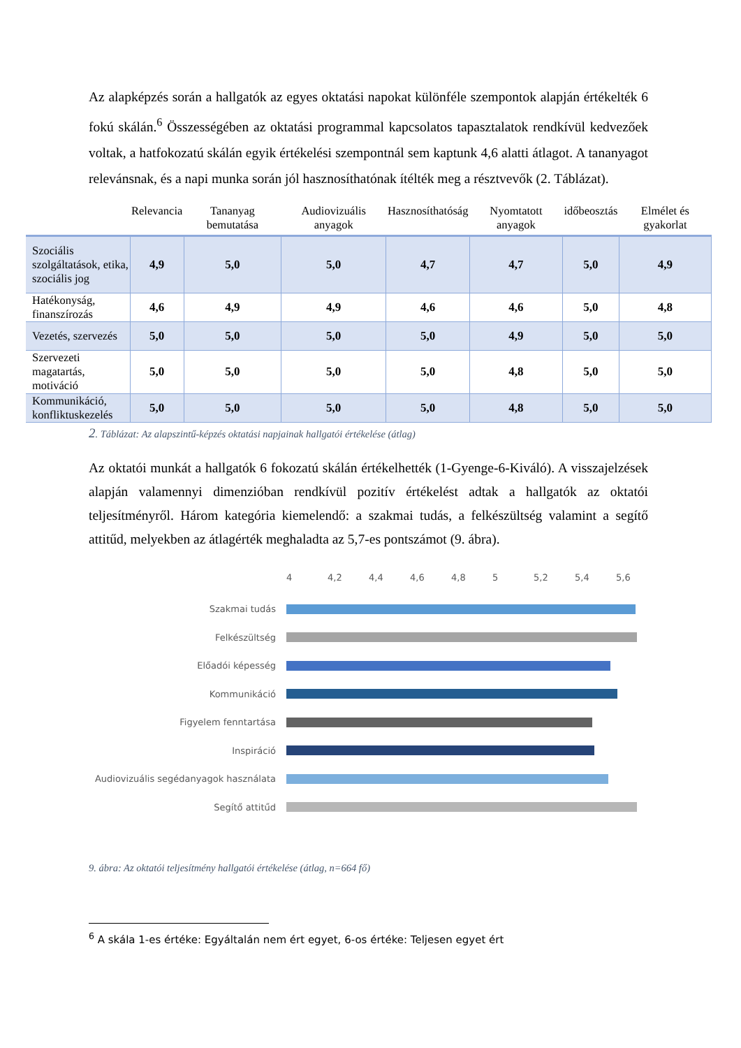Az alapképzés során a hallgatók az egyes oktatási napokat különféle szempontok alapján értékelték 6 fokú skálán.<sup>6</sup> Összességében az oktatási programmal kapcsolatos tapasztalatok rendkívül kedvezőek voltak, a hatfokozatú skálán egyik értékelési szempontnál sem kaptunk 4,6 alatti átlagot. A tananyagot relevánsnak, és a napi munka során jól hasznosíthatónak ítélték meg a résztvevők (2. Táblázat).
| | Relevancia | Tananyag bemutatása | Audiovizuális anyagok | Hasznosíthatóság | Nyomtatott anyagok | időbeosztás | Elmélet és gyakorlat |
| --- | --- | --- | --- | --- | --- | --- | --- |
| Szociális szolgáltatások, etika, szociális jog | 4,9 | 5,0 | 5,0 | 4,7 | 4,7 | 5,0 | 4,9 |
| Hatékonyság, finanszírozás | 4,6 | 4,9 | 4,9 | 4,6 | 4,6 | 5,0 | 4,8 |
| Vezetés, szervezés | 5,0 | 5,0 | 5,0 | 5,0 | 4,9 | 5,0 | 5,0 |
| Szervezeti magatartás, motiváció | 5,0 | 5,0 | 5,0 | 5,0 | 4,8 | 5,0 | 5,0 |
| Kommunikáció, konfliktuskezelés | 5,0 | 5,0 | 5,0 | 5,0 | 4,8 | 5,0 | 5,0 |
2. Táblázat: Az alapszintű-képzés oktatási napjainak hallgatói értékelése (átlag)
Az oktatói munkát a hallgatók 6 fokozatú skálán értékelhették (1-Gyenge-6-Kiváló). A visszajelzések alapján valamennyi dimenzióban rendkívül pozitív értékelést adtak a hallgatók az oktatói teljesítményről. Három kategória kiemelendő: a szakmai tudás, a felkészültség valamint a segítő attitűd, melyekben az átlagérték meghaladta az 5,7-es pontszámot (9. ábra).
4 4,2 4,4 4,6 4,8 5 5,2 5,4 5,6
Szakmai tudás
Felkészültség
Előadói képesség
Kommunikáció
Figyelem fenntartása
Inspiráció
Audiovizuális segédanyagok használata
Segítő attitűd
9. ábra: Az oktatói teljesítmény hallgatói értékelése (átlag, n=664 fő)
<sup>6</sup> A skála 1-es értéke: Egyáltalán nem ért egyet, 6-os értéke: Teljesen egyet ért